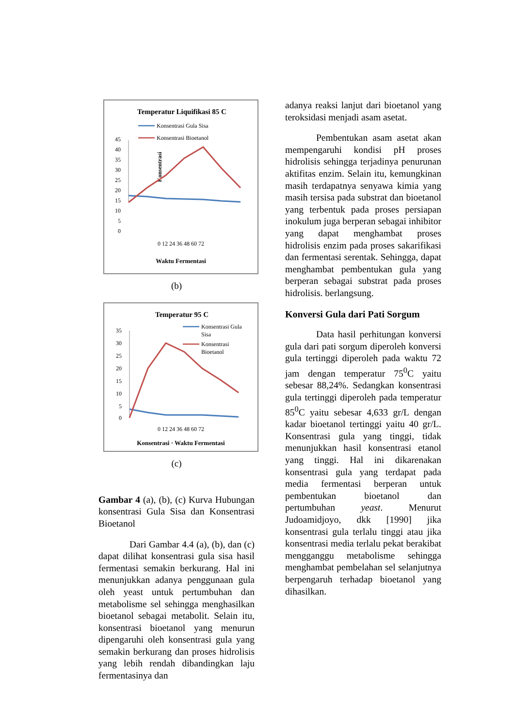Temperatur Liquifikasi 85 C
Konsentrasi Gula Sisa
Konsentrasi Bioetanol
Konsentrasi
45
40
35
30
25
20
15
10
5
0
0 12 24 36 48 60 72
Waktu Fermentasi
(b)
Temperatur 95 C
Konsentrasi Gula
Sisa
Konsentrasi
Bioetanol
35
30
25
20
15
10
5
0
0 12 24 36 48 60 72
Konsentrasi · Waktu Fermentasi
(c)
Gambar 4 (a), (b), (c) Kurva Hubungan konsentrasi Gula Sisa dan Konsentrasi Bioetanol
Dari Gambar 4.4 (a), (b), dan (c) dapat dilihat konsentrasi gula sisa hasil fermentasi semakin berkurang. Hal ini menunjukkan adanya penggunaan gula oleh yeast untuk pertumbuhan dan metabolisme sel sehingga menghasilkan bioetanol sebagai metabolit. Selain itu, konsentrasi bioetanol yang menurun dipengaruhi oleh konsentrasi gula yang semakin berkurang dan proses hidrolisis yang lebih rendah dibandingkan laju fermentasinya dan
adanya reaksi lanjut dari bioetanol yang teroksidasi menjadi asam asetat.
Pembentukan asam asetat akan mempengaruhi kondisi pH proses hidrolisis sehingga terjadinya penurunan aktifitas enzim. Selain itu, kemungkinan masih terdapatnya senyawa kimia yang masih tersisa pada substrat dan bioetanol yang terbentuk pada proses persiapan inokulum juga berperan sebagai inhibitor yang dapat menghambat proses hidrolisis enzim pada proses sakarifikasi dan fermentasi serentak. Sehingga, dapat menghambat pembentukan gula yang berperan sebagai substrat pada proses hidrolisis. berlangsung.
Konversi Gula dari Pati Sorgum
Data hasil perhitungan konversi gula dari pati sorgum diperoleh konversi gula tertinggi diperoleh pada waktu 72 jam dengan temperatur 75<sup>0</sup>C yaitu sebesar 88,24%. Sedangkan konsentrasi gula tertinggi diperoleh pada temperatur 85<sup>0</sup>C yaitu sebesar 4,633 gr/L dengan kadar bioetanol tertinggi yaitu 40 gr/L. Konsentrasi gula yang tinggi, tidak menunjukkan hasil konsentrasi etanol yang tinggi. Hal ini dikarenakan konsentrasi gula yang terdapat pada media fermentasi berperan untuk pembentukan bioetanol dan pertumbuhan yeast. Menurut Judoamidjoyo, dkk [1990] jika konsentrasi gula terlalu tinggi atau jika konsentrasi media terlalu pekat berakibat mengganggu metabolisme sehingga menghambat pembelahan sel selanjutnya berpengaruh terhadap bioetanol yang dihasilkan.